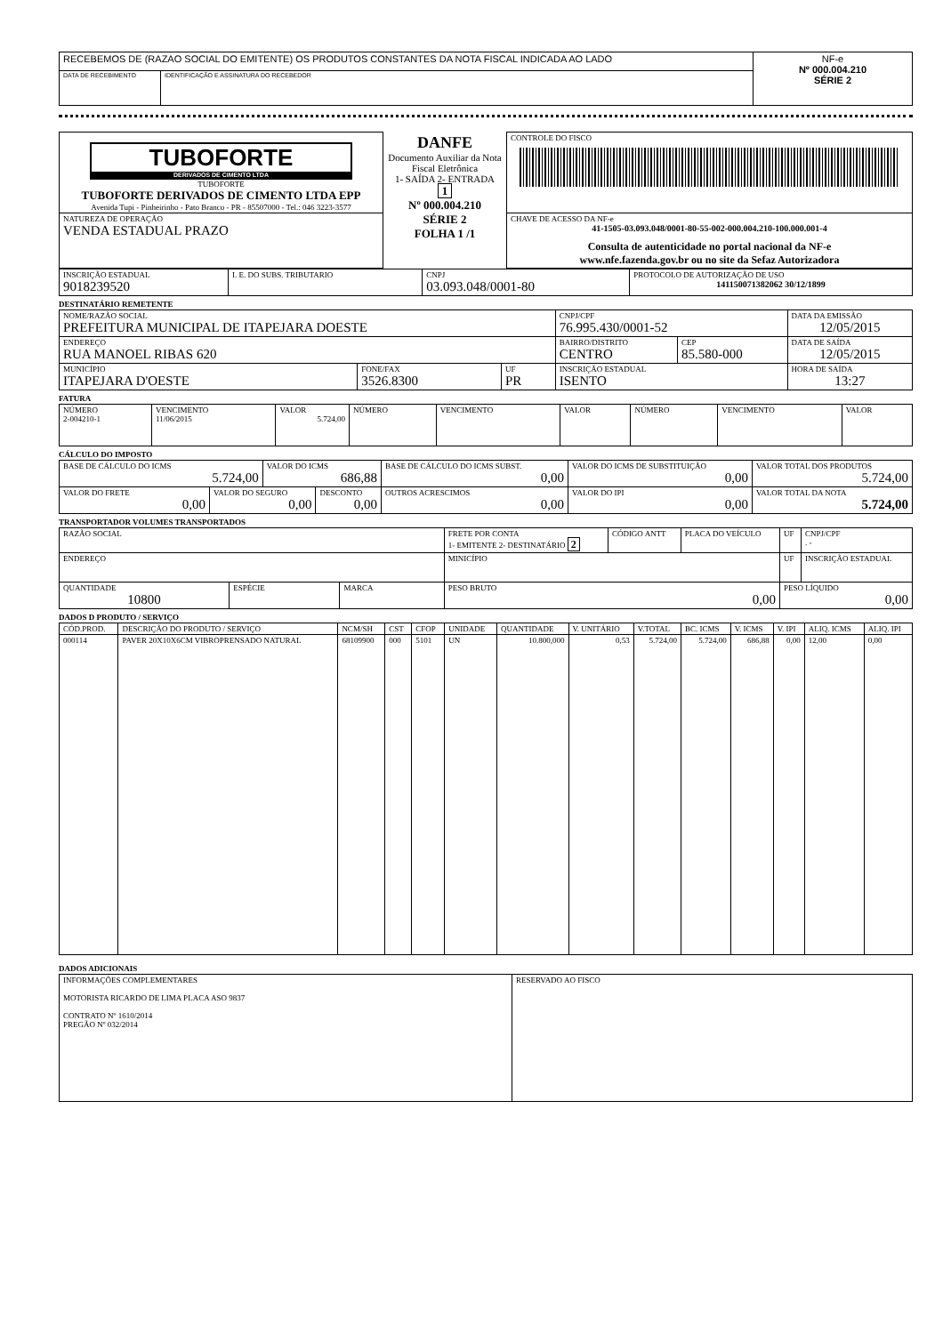| RECEBEMOS DE (RAZAO SOCIAL DO EMITENTE) OS PRODUTOS CONSTANTES DA NOTA FISCAL INDICADA AO LADO | | NF-e Nº 000.004.210 SÉRIE 2 |
| DATA DE RECEBIMENTO | IDENTIFICAÇÃO E ASSINATURA DO RECEBEDOR | |
| TUBOFORTE DERIVADOS DE CIMENTO LTDA TUBOFORTE TUBOFORTE DERIVADOS DE CIMENTO LTDA EPP Avenida Tupi - Pinheirinho - Pato Branco - PR - 85507000 - Tel.: 046 3223-3577 | DANFE Documento Auxiliar da Nota Fiscal Eletrônica 1- SAÍDA 2- ENTRADA 1 Nº 000.004.210 SÉRIE 2 FOLHA 1 /1 | CONTROLE DO FISCO |
| NATUREZA DE OPERAÇÃO VENDA ESTADUAL PRAZO | | CHAVE DE ACESSO DA NF-e 41-1505-03.093.048/0001-80-55-002-000.004.210-100.000.001-4 Consulta de autenticidade no portal nacional da NF-e www.nfe.fazenda.gov.br ou no site da Sefaz Autorizadora |
| INSCRIÇÃO ESTADUAL 9018239520 | I. E. DO SUBS. TRIBUTARIO | CNPJ 03.093.048/0001-80 | PROTOCOLO DE AUTORIZAÇÃO DE USO 141150071382062 30/12/1899 |
DESTINATÁRIO REMETENTE
| NOME/RAZÃO SOCIAL PREFEITURA MUNICIPAL DE ITAPEJARA DOESTE | | | CNPJ/CPF 76.995.430/0001-52 | | DATA DA EMISSÃO 12/05/2015 |
| ENDEREÇO RUA MANOEL RIBAS 620 | | | BAIRRO/DISTRITO CENTRO | CEP 85.580-000 | DATA DE SAÍDA 12/05/2015 |
| MUNICÍPIO ITAPEJARA D'OESTE | FONE/FAX 3526.8300 | UF PR | INSCRIÇÃO ESTADUAL ISENTO | | HORA DE SAÍDA 13:27 |
FATURA
| NÚMERO 2-004210-1 | VENCIMENTO 11/06/2015 | VALOR 5.724,00 | NÚMERO | VENCIMENTO | VALOR | NÚMERO | VENCIMENTO | VALOR |
CÁLCULO DO IMPOSTO
| BASE DE CÁLCULO DO ICMS 5.724,00 | | VALOR DO ICMS 686,88 | | BASE DE CÁLCULO DO ICMS SUBST. 0,00 | VALOR DO ICMS DE SUBSTITUIÇÃO 0,00 | VALOR TOTAL DOS PRODUTOS 5.724,00 |
| VALOR DO FRETE 0,00 | VALOR DO SEGURO 0,00 | | DESCONTO 0,00 | OUTROS ACRESCIMOS 0,00 | VALOR DO IPI 0,00 | VALOR TOTAL DA NOTA 5.724,00 |
TRANSPORTADOR VOLUMES TRANSPORTADOS
| RAZÃO SOCIAL | | | FRETE POR CONTA 1- EMITENTE 2- DESTINATÁRIO 2 | CÓDIGO ANTT | PLACA DO VEÍCULO | UF | CNPJ/CPF . - |
| ENDEREÇO | | | MINICÍPIO | | | UF | INSCRIÇÃO ESTADUAL |
| QUANTIDADE 10800 | ESPÉCIE | MARCA | PESO BRUTO 0,00 | | | PESO LÍQUIDO 0,00 | |
DADOS D PRODUTO / SERVIÇO
| CÓD.PROD. | DESCRIÇÃO DO PRODUTO / SERVIÇO | NCM/SH | CST | CFOP | UNIDADE | QUANTIDADE | V. UNITÁRIO | V.TOTAL | BC. ICMS | V. ICMS | V. IPI | ALIQ. ICMS | ALIQ. IPI |
| --- | --- | --- | --- | --- | --- | --- | --- | --- | --- | --- | --- | --- | --- |
| 000114 | PAVER 20X10X6CM VIBROPRENSADO NATURAL | 68109900 | 000 | 5101 | UN | 10.800,000 | 0,53 | 5.724,00 | 5.724,00 | 686,88 | 0,00 | 12,00 | 0,00 |
DADOS ADICIONAIS
| INFORMAÇÕES COMPLEMENTARES MOTORISTA RICARDO DE LIMA PLACA ASO 9837 CONTRATO Nº 1610/2014 PREGÃO Nº 032/2014 | RESERVADO AO FISCO |